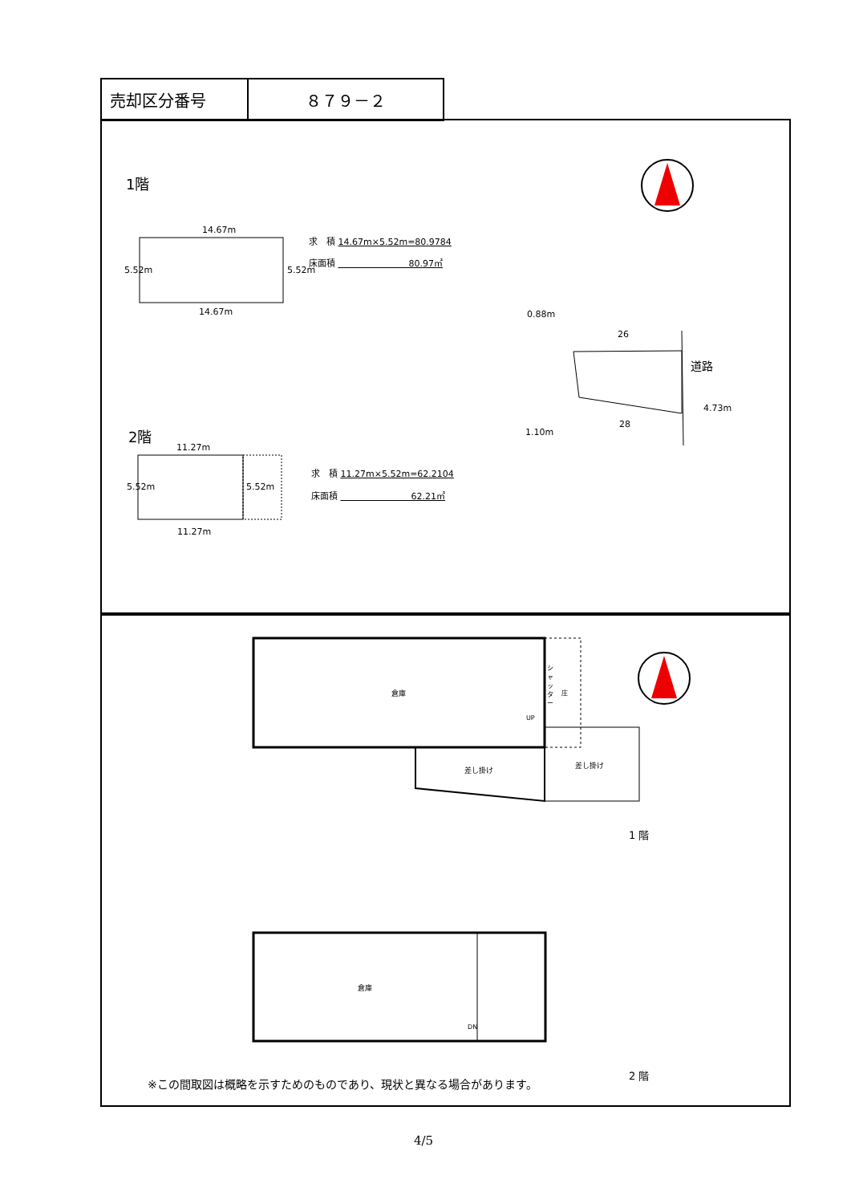| 売却区分番号 | ８７９－２ |
1階
14.67m
14.67m
5.52m 5.52m
求　積 14.67m×5.52m=80.9784
床面積 　　　　　　　　80.97㎡
0.88m
26
道路
4.73m
28
1.10m
2階
11.27m
11.27m
5.52m 5.52m
求　積 11.27m×5.52m=62.2104
床面積 　　　　　　　　62.21㎡
倉庫
シャッター
庄
UP
差し掛け
差し掛け
1 階
倉庫
DN
2 階
※この間取図は概略を示すためのものであり、現状と異なる場合があります。
4/5